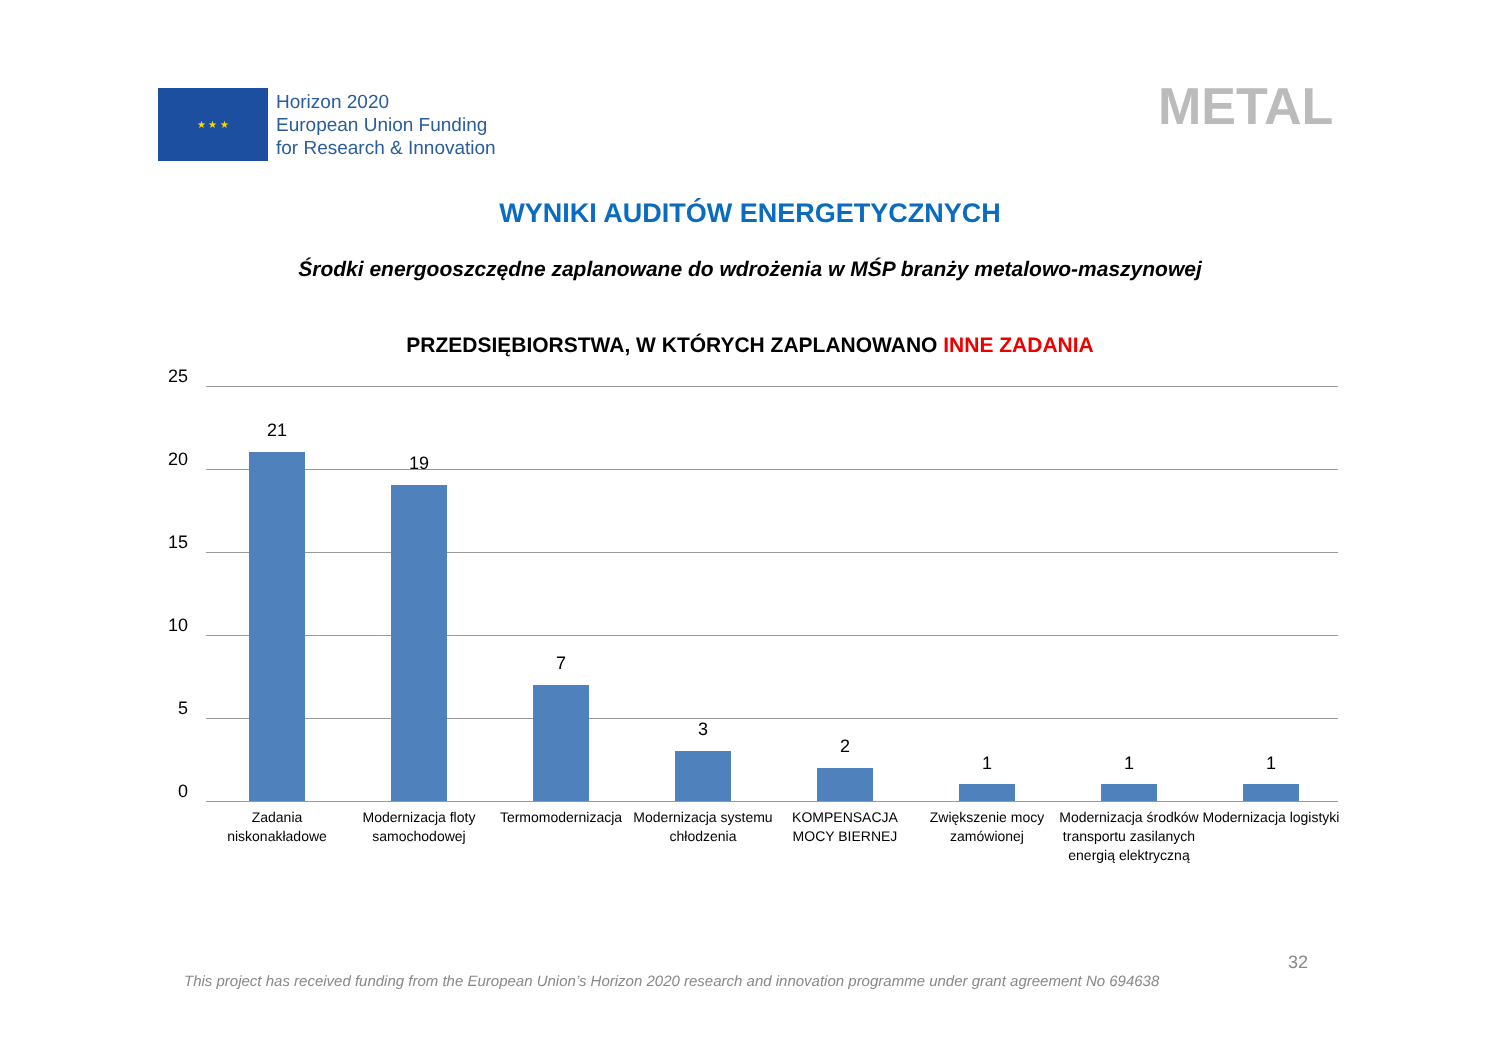★ ★ ★
Horizon 2020
European Union Funding
for Research & Innovation
METAL
WYNIKI AUDITÓW ENERGETYCZNYCH
Środki energooszczędne zaplanowane do wdrożenia w MŚP branży metalowo-maszynowej
PRZEDSIĘBIORSTWA, W KTÓRYCH ZAPLANOWANO INNE ZADANIA
25
20
15
10
5
0
21
Zadania niskonakładowe
19
Modernizacja floty samochodowej
7
Termomodernizacja
3
Modernizacja systemu chłodzenia
2
KOMPENSACJA MOCY BIERNEJ
1
Zwiększenie mocy zamówionej
1
Modernizacja środków transportu zasilanych energią elektryczną
1
Modernizacja logistyki
32
This project has received funding from the European Union’s Horizon 2020 research and innovation programme under grant agreement No 694638